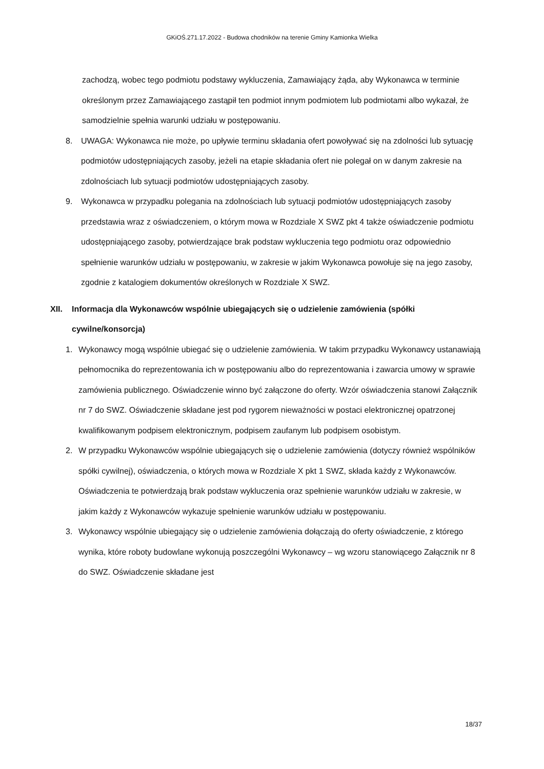GKiOŚ.271.17.2022 - Budowa chodników na terenie Gminy Kamionka Wielka
zachodzą, wobec tego podmiotu podstawy wykluczenia, Zamawiający żąda, aby Wykonawca w terminie określonym przez Zamawiającego zastąpił ten podmiot innym podmiotem lub podmiotami albo wykazał, że samodzielnie spełnia warunki udziału w postępowaniu.
8. UWAGA: Wykonawca nie może, po upływie terminu składania ofert powoływać się na zdolności lub sytuację podmiotów udostępniających zasoby, jeżeli na etapie składania ofert nie polegał on w danym zakresie na zdolnościach lub sytuacji podmiotów udostępniających zasoby.
9. Wykonawca w przypadku polegania na zdolnościach lub sytuacji podmiotów udostępniających zasoby przedstawia wraz z oświadczeniem, o którym mowa w Rozdziale X SWZ pkt 4 także oświadczenie podmiotu udostępniającego zasoby, potwierdzające brak podstaw wykluczenia tego podmiotu oraz odpowiednio spełnienie warunków udziału w postępowaniu, w zakresie w jakim Wykonawca powołuje się na jego zasoby, zgodnie z katalogiem dokumentów określonych w Rozdziale X SWZ.
XII. Informacja dla Wykonawców wspólnie ubiegających się o udzielenie zamówienia (spółki cywilne/konsorcja)
1. Wykonawcy mogą wspólnie ubiegać się o udzielenie zamówienia. W takim przypadku Wykonawcy ustanawiają pełnomocnika do reprezentowania ich w postępowaniu albo do reprezentowania i zawarcia umowy w sprawie zamówienia publicznego. Oświadczenie winno być załączone do oferty. Wzór oświadczenia stanowi Załącznik nr 7 do SWZ. Oświadczenie składane jest pod rygorem nieważności w postaci elektronicznej opatrzonej kwalifikowanym podpisem elektronicznym, podpisem zaufanym lub podpisem osobistym.
2. W przypadku Wykonawców wspólnie ubiegających się o udzielenie zamówienia (dotyczy również wspólników spółki cywilnej), oświadczenia, o których mowa w Rozdziale X pkt 1 SWZ, składa każdy z Wykonawców. Oświadczenia te potwierdzają brak podstaw wykluczenia oraz spełnienie warunków udziału w zakresie, w jakim każdy z Wykonawców wykazuje spełnienie warunków udziału w postępowaniu.
3. Wykonawcy wspólnie ubiegający się o udzielenie zamówienia dołączają do oferty oświadczenie, z którego wynika, które roboty budowlane wykonują poszczególni Wykonawcy – wg wzoru stanowiącego Załącznik nr 8 do SWZ. Oświadczenie składane jest
18/37